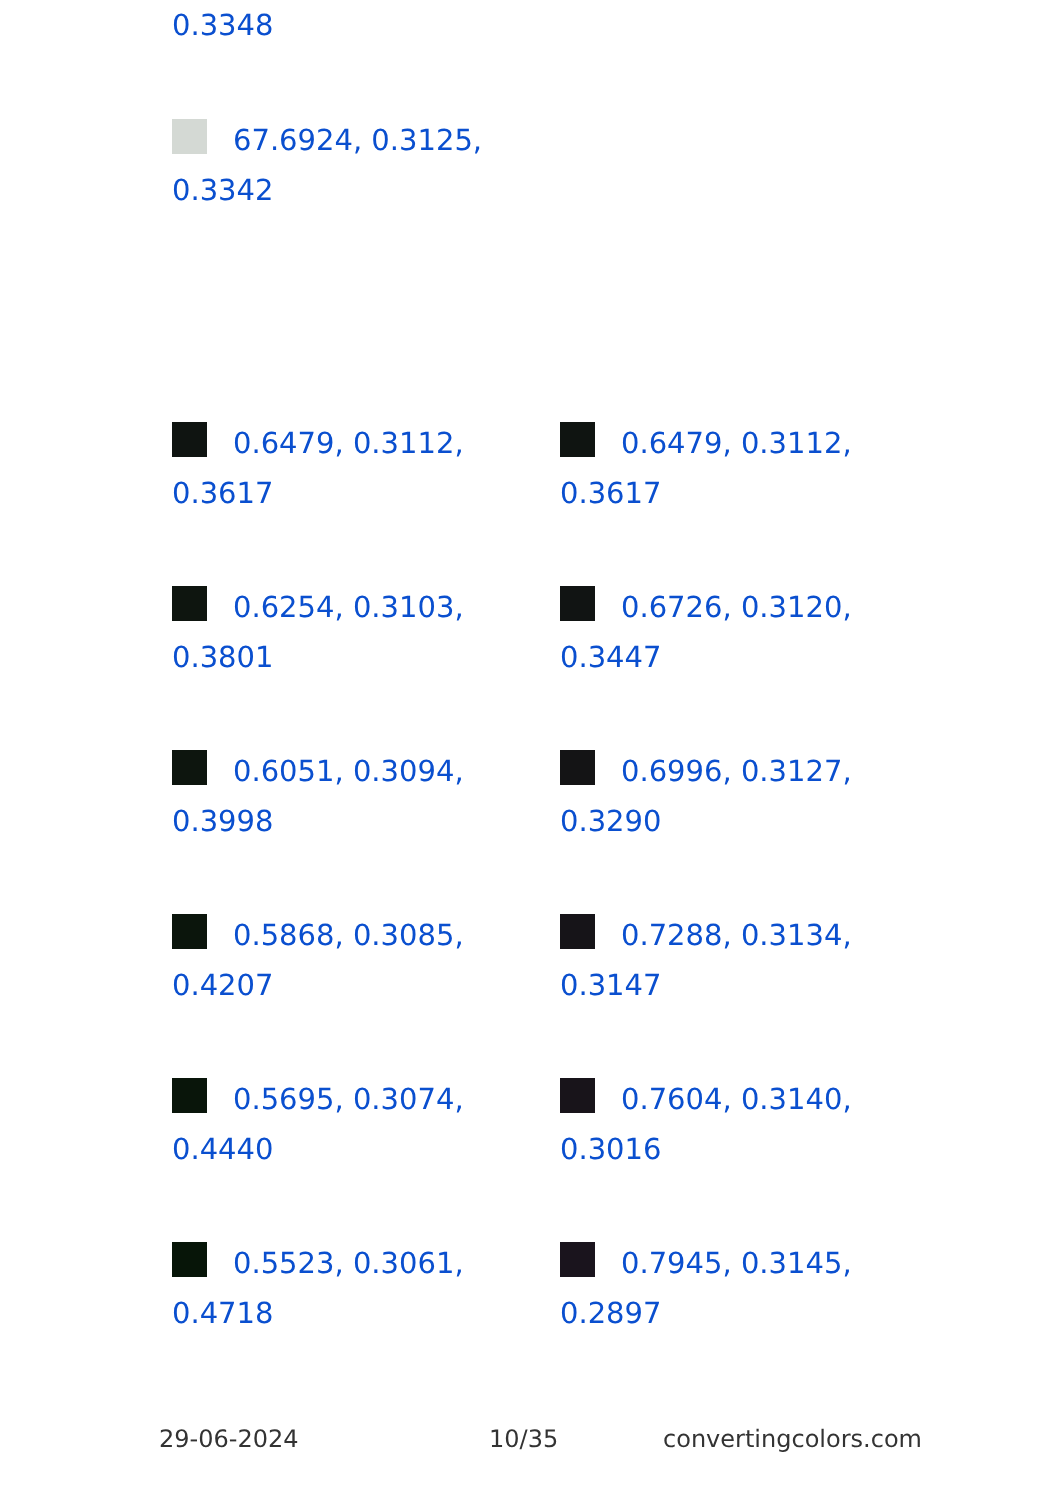0.3348
67.6924, 0.3125, 0.3342
0.6479, 0.3112, 0.3617
0.6479, 0.3112, 0.3617
0.6254, 0.3103, 0.3801
0.6726, 0.3120, 0.3447
0.6051, 0.3094, 0.3998
0.6996, 0.3127, 0.3290
0.5868, 0.3085, 0.4207
0.7288, 0.3134, 0.3147
0.5695, 0.3074, 0.4440
0.7604, 0.3140, 0.3016
0.5523, 0.3061, 0.4718
0.7945, 0.3145, 0.2897
29-06-2024 10/35 convertingcolors.com